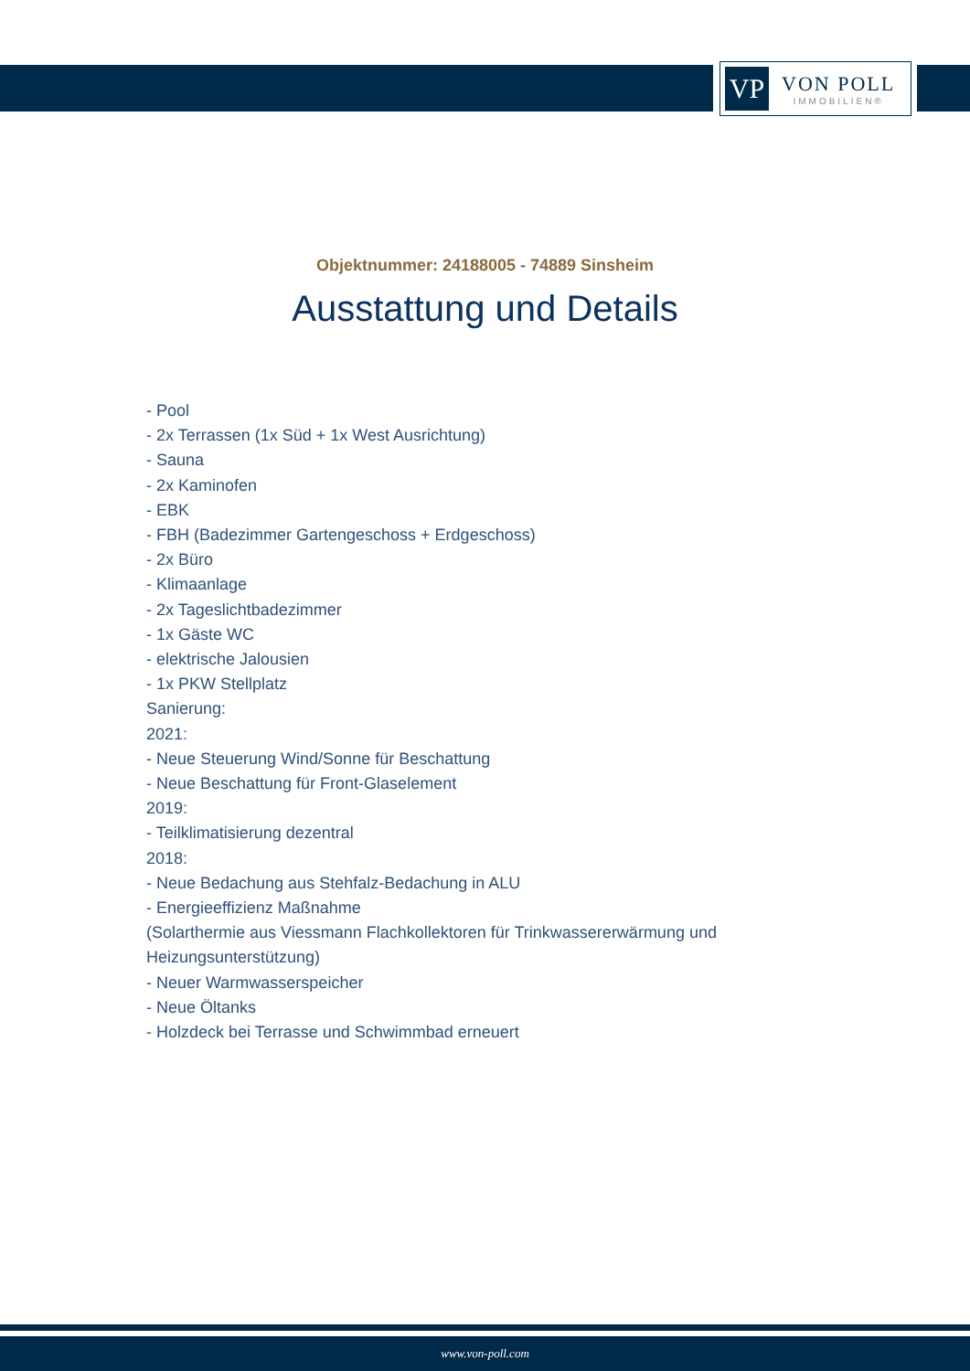VP
VON POLL
IMMOBILIEN®
Objektnummer: 24188005 - 74889 Sinsheim
Ausstattung und Details
- Pool
- 2x Terrassen (1x Süd + 1x West Ausrichtung)
- Sauna
- 2x Kaminofen
- EBK
- FBH (Badezimmer Gartengeschoss + Erdgeschoss)
- 2x Büro
- Klimaanlage
- 2x Tageslichtbadezimmer
- 1x Gäste WC
- elektrische Jalousien
- 1x PKW Stellplatz
Sanierung:
2021:
- Neue Steuerung Wind/Sonne für Beschattung
- Neue Beschattung für Front-Glaselement
2019:
- Teilklimatisierung dezentral
2018:
- Neue Bedachung aus Stehfalz-Bedachung in ALU
- Energieeffizienz Maßnahme
(Solarthermie aus Viessmann Flachkollektoren für Trinkwassererwärmung und Heizungsunterstützung)
- Neuer Warmwasserspeicher
- Neue Öltanks
- Holzdeck bei Terrasse und Schwimmbad erneuert
www.von-poll.com